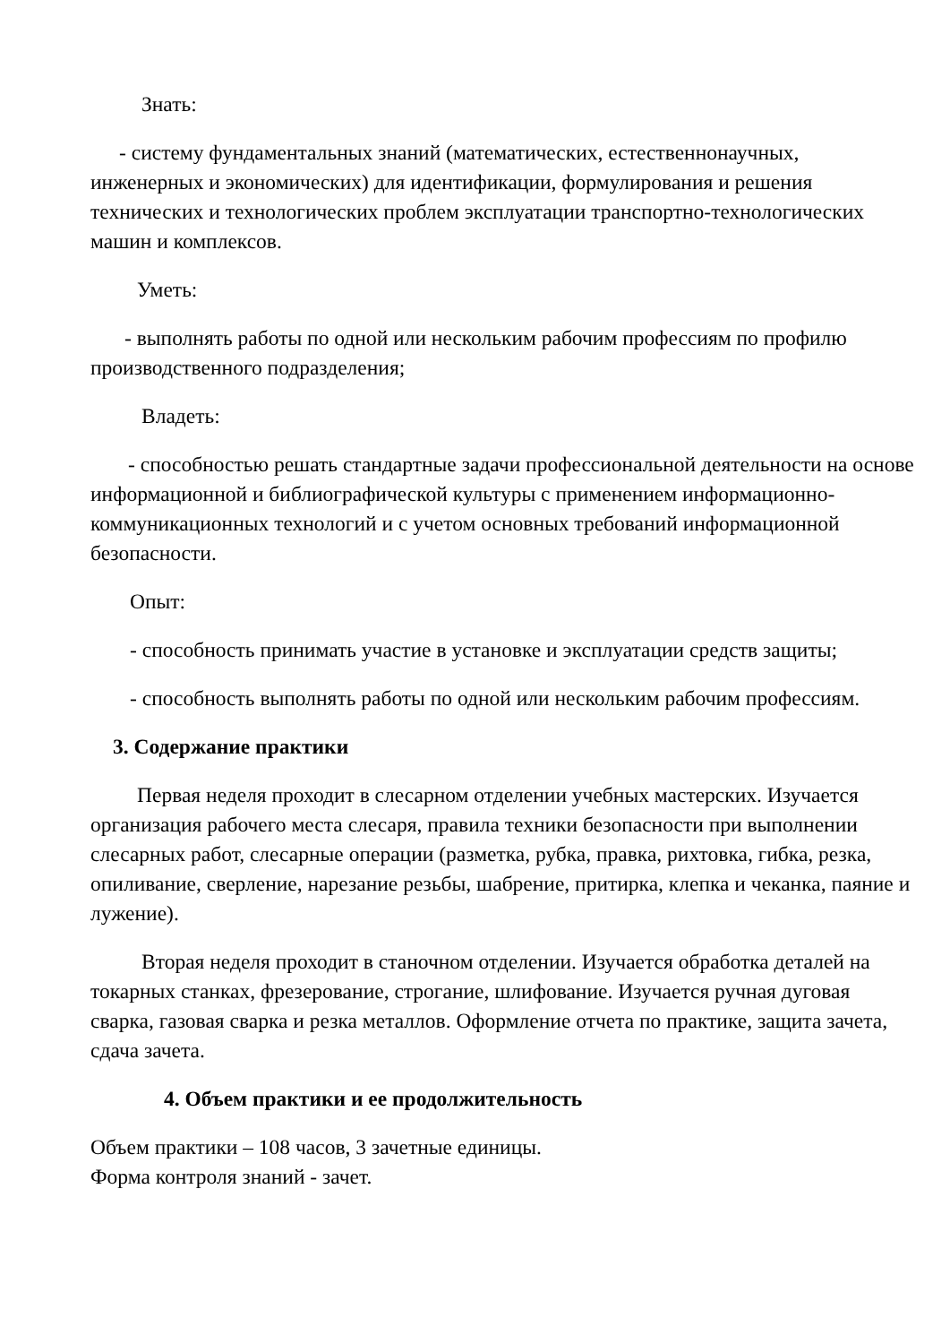Знать:
- систему фундаментальных знаний (математических, естественнонаучных, инженерных и экономических) для идентификации, формулирования и решения технических и технологических проблем эксплуатации транспортно-технологических машин и комплексов.
Уметь:
- выполнять работы по одной или нескольким рабочим профессиям по профилю производственного подразделения;
Владеть:
- способностью решать стандартные задачи профессиональной деятельности на основе информационной и библиографической культуры с применением информационно-коммуникационных технологий и с учетом основных требований информационной безопасности.
Опыт:
- способность принимать участие в установке и эксплуатации средств защиты;
- способность выполнять работы по одной или нескольким рабочим профессиям.
3. Содержание практики
Первая неделя проходит в слесарном отделении учебных мастерских. Изучается организация рабочего места слесаря, правила техники безопасности при выполнении слесарных работ, слесарные операции (разметка, рубка, правка, рихтовка, гибка, резка, опиливание, сверление, нарезание резьбы, шабрение, притирка, клепка и чеканка, паяние и лужение).
Вторая неделя проходит в станочном отделении. Изучается обработка деталей на токарных станках, фрезерование, строгание, шлифование. Изучается ручная дуговая сварка, газовая сварка и резка металлов. Оформление отчета по практике, защита зачета, сдача зачета.
4. Объем практики и ее продолжительность
Объем практики – 108 часов, 3 зачетные единицы.
Форма контроля знаний - зачет.